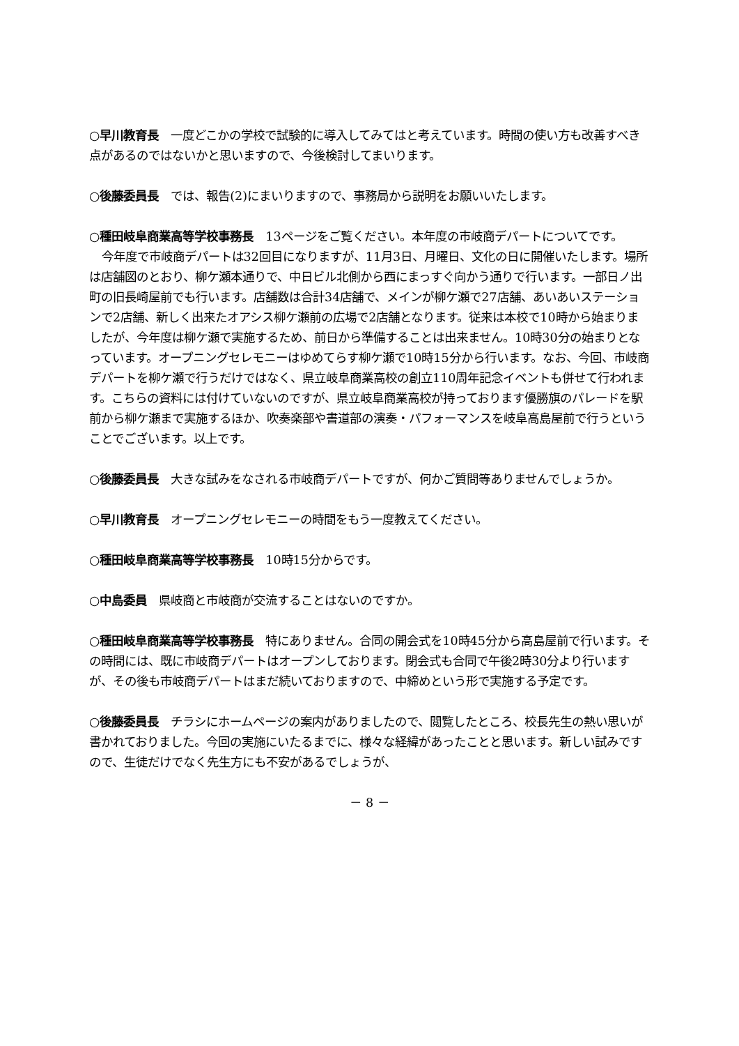○早川教育長　一度どこかの学校で試験的に導入してみてはと考えています。時間の使い方も改善すべき点があるのではないかと思いますので、今後検討してまいります。
○後藤委員長　では、報告(2)にまいりますので、事務局から説明をお願いいたします。
○種田岐阜商業高等学校事務長　13ページをご覧ください。本年度の市岐商デパートについてです。
今年度で市岐商デパートは32回目になりますが、11月3日、月曜日、文化の日に開催いたします。場所は店舗図のとおり、柳ケ瀬本通りで、中日ビル北側から西にまっすぐ向かう通りで行います。一部日ノ出町の旧長崎屋前でも行います。店舗数は合計34店舗で、メインが柳ケ瀬で27店舗、あいあいステーションで2店舗、新しく出来たオアシス柳ケ瀬前の広場で2店舗となります。従来は本校で10時から始まりましたが、今年度は柳ケ瀬で実施するため、前日から準備することは出来ません。10時30分の始まりとなっています。オープニングセレモニーはゆめてらす柳ケ瀬で10時15分から行います。なお、今回、市岐商デパートを柳ケ瀬で行うだけではなく、県立岐阜商業高校の創立110周年記念イベントも併せて行われます。こちらの資料には付けていないのですが、県立岐阜商業高校が持っております優勝旗のパレードを駅前から柳ケ瀬まで実施するほか、吹奏楽部や書道部の演奏・パフォーマンスを岐阜高島屋前で行うということでございます。以上です。
○後藤委員長　大きな試みをなされる市岐商デパートですが、何かご質問等ありませんでしょうか。
○早川教育長　オープニングセレモニーの時間をもう一度教えてください。
○種田岐阜商業高等学校事務長　10時15分からです。
○中島委員　県岐商と市岐商が交流することはないのですか。
○種田岐阜商業高等学校事務長　特にありません。合同の開会式を10時45分から高島屋前で行います。その時間には、既に市岐商デパートはオープンしております。閉会式も合同で午後2時30分より行いますが、その後も市岐商デパートはまだ続いておりますので、中締めという形で実施する予定です。
○後藤委員長　チラシにホームページの案内がありましたので、閲覧したところ、校長先生の熱い思いが書かれておりました。今回の実施にいたるまでに、様々な経緯があったことと思います。新しい試みですので、生徒だけでなく先生方にも不安があるでしょうが、
－ 8 －